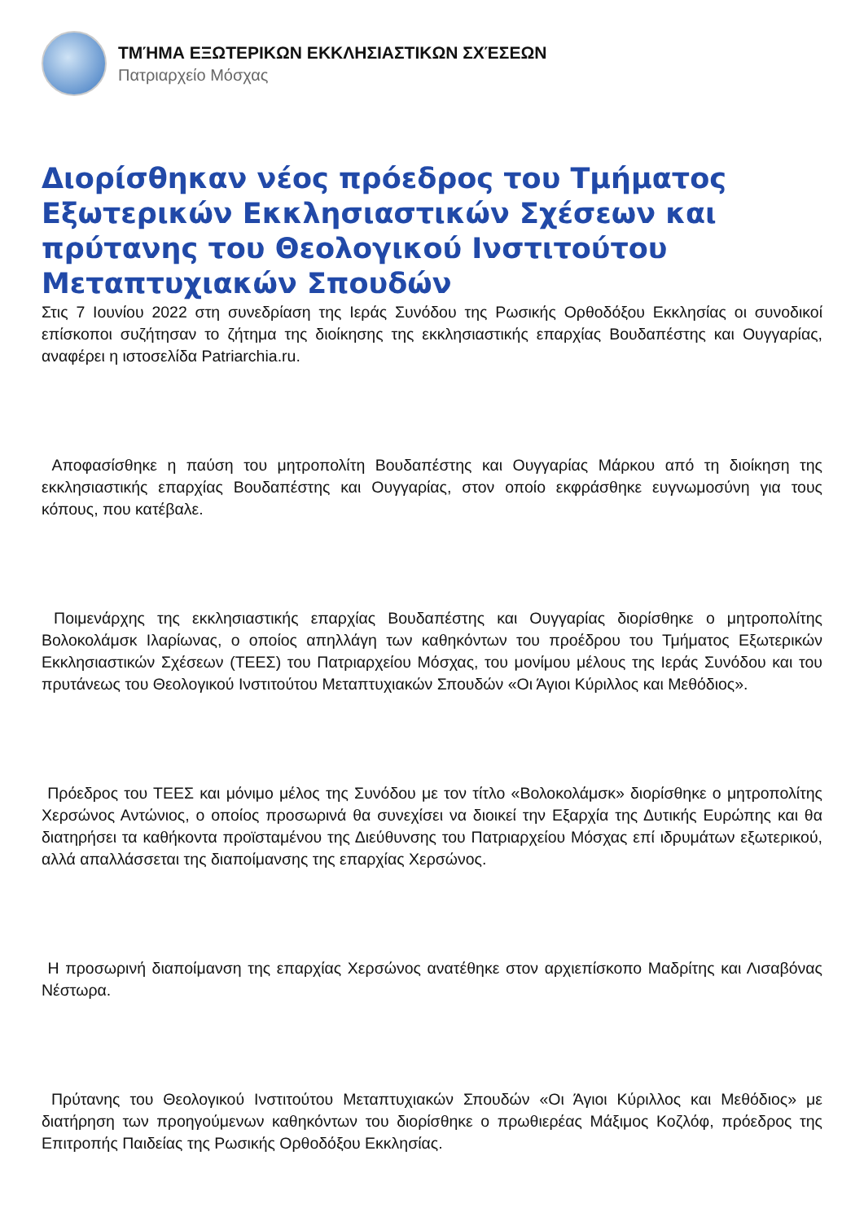ΤΜΉΜΑ ΕΞΩΤΕΡΙΚΩΝ ΕΚΚΛΗΣΙΑΣΤΙΚΩΝ ΣΧΈΣΕΩΝ
Πατριαρχείο Μόσχας
Διορίσθηκαν νέος πρόεδρος του Τμήματος Εξωτερικών Εκκλησιαστικών Σχέσεων και πρύτανης του Θεολογικού Ινστιτούτου Μεταπτυχιακών Σπουδών
Στις 7 Ιουνίου 2022 στη συνεδρίαση της Ιεράς Συνόδου της Ρωσικής Ορθοδόξου Εκκλησίας οι συνοδικοί επίσκοποι συζήτησαν το ζήτημα της διοίκησης της εκκλησιαστικής επαρχίας Βουδαπέστης και Ουγγαρίας, αναφέρει η ιστοσελίδα Patriarchia.ru.
Αποφασίσθηκε η παύση του μητροπολίτη Βουδαπέστης και Ουγγαρίας Μάρκου από τη διοίκηση της εκκλησιαστικής επαρχίας Βουδαπέστης και Ουγγαρίας, στον οποίο εκφράσθηκε ευγνωμοσύνη για τους κόπους, που κατέβαλε.
Ποιμενάρχης της εκκλησιαστικής επαρχίας Βουδαπέστης και Ουγγαρίας διορίσθηκε ο μητροπολίτης Βολοκολάμσκ Ιλαρίωνας, ο οποίος απηλλάγη των καθηκόντων του προέδρου του Τμήματος Εξωτερικών Εκκλησιαστικών Σχέσεων (ΤΕΕΣ) του Πατριαρχείου Μόσχας, του μονίμου μέλους της Ιεράς Συνόδου και του πρυτάνεως του Θεολογικού Ινστιτούτου Μεταπτυχιακών Σπουδών «Οι Άγιοι Κύριλλος και Μεθόδιος».
Πρόεδρος του ΤΕΕΣ και μόνιμο μέλος της Συνόδου με τον τίτλο «Βολοκολάμσκ» διορίσθηκε ο μητροπολίτης Χερσώνος Αντώνιος, ο οποίος προσωρινά θα συνεχίσει να διοικεί την Εξαρχία της Δυτικής Ευρώπης και θα διατηρήσει τα καθήκοντα προϊσταμένου της Διεύθυνσης του Πατριαρχείου Μόσχας επί ιδρυμάτων εξωτερικού, αλλά απαλλάσσεται της διαποίμανσης της επαρχίας Χερσώνος.
Η προσωρινή διαποίμανση της επαρχίας Χερσώνος ανατέθηκε στον αρχιεπίσκοπο Μαδρίτης και Λισαβόνας Νέστωρα.
Πρύτανης του Θεολογικού Ινστιτούτου Μεταπτυχιακών Σπουδών «Οι Άγιοι Κύριλλος και Μεθόδιος» με διατήρηση των προηγούμενων καθηκόντων του διορίσθηκε ο πρωθιερέας Μάξιμος Κοζλόφ, πρόεδρος της Επιτροπής Παιδείας της Ρωσικής Ορθοδόξου Εκκλησίας.